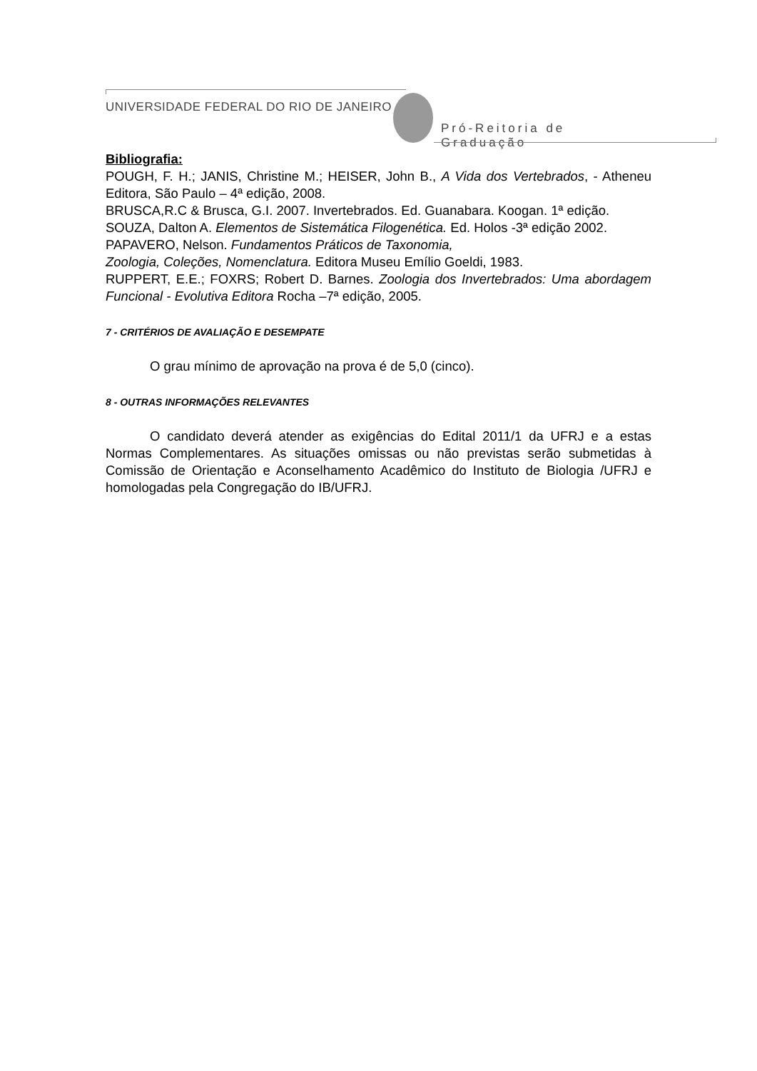UNIVERSIDADE FEDERAL DO RIO DE JANEIRO
Pró-Reitoria de Graduação
Bibliografia:
POUGH, F. H.; JANIS, Christine M.; HEISER, John B., A Vida dos Vertebrados, - Atheneu Editora, São Paulo – 4ª edição, 2008.
BRUSCA,R.C & Brusca, G.I. 2007. Invertebrados. Ed. Guanabara. Koogan. 1ª edição.
SOUZA, Dalton A. Elementos de Sistemática Filogenética. Ed. Holos -3ª edição 2002.
PAPAVERO, Nelson. Fundamentos Práticos de Taxonomia,
Zoologia, Coleções, Nomenclatura. Editora Museu Emílio Goeldi, 1983.
RUPPERT, E.E.; FOXRS; Robert D. Barnes. Zoologia dos Invertebrados: Uma abordagem Funcional - Evolutiva Editora Rocha –7ª edição, 2005.
7 - CRITÉRIOS DE AVALIAÇÃO E DESEMPATE
O grau mínimo de aprovação na prova é de 5,0 (cinco).
8 - OUTRAS INFORMAÇÕES RELEVANTES
O candidato deverá atender as exigências do Edital 2011/1 da UFRJ e a estas Normas Complementares. As situações omissas ou não previstas serão submetidas à Comissão de Orientação e Aconselhamento Acadêmico do Instituto de Biologia /UFRJ e homologadas pela Congregação do IB/UFRJ.